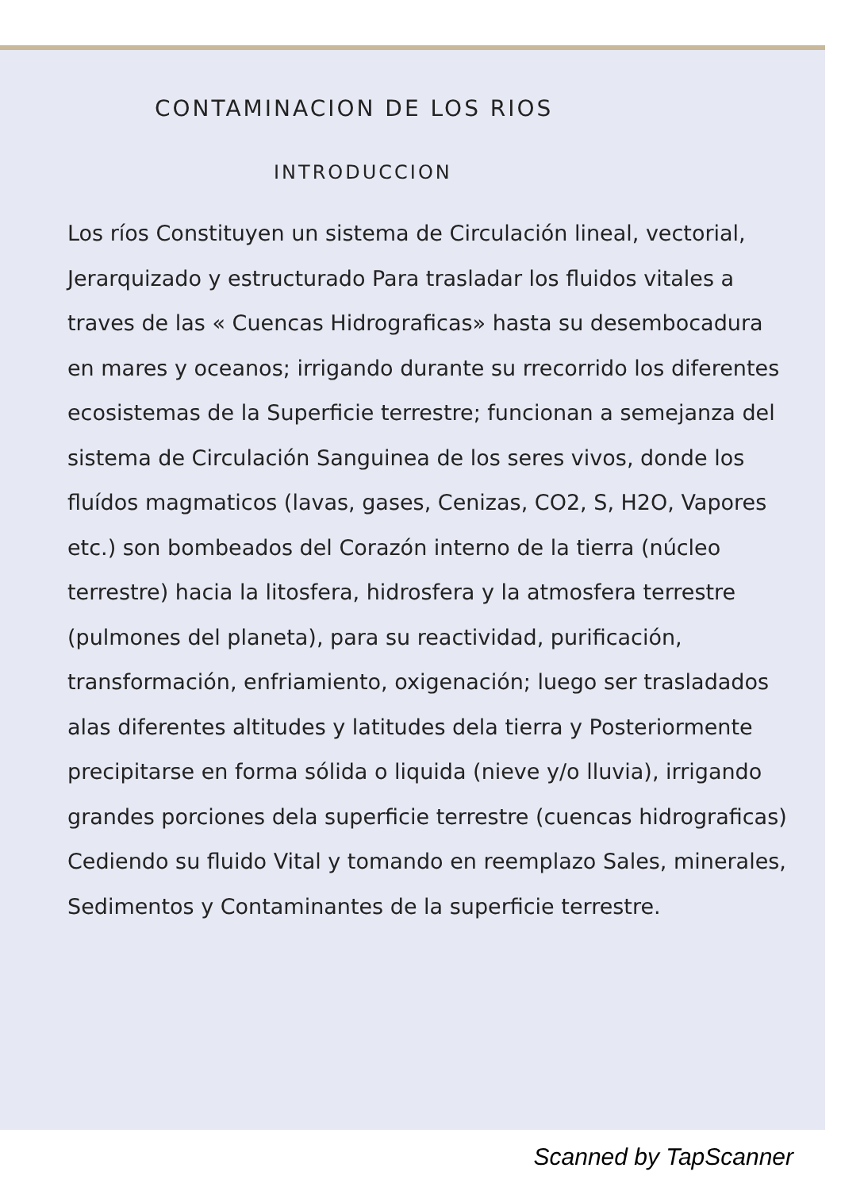CONTAMINACION DE LOS RIOS
INTRODUCCION
Los ríos Constituyen un sistema de Circulación lineal, vectorial, Jerarquizado y estructurado Para trasladar los fluidos vitales a traves de las « Cuencas Hidrograficas» hasta su desembocadura en mares y oceanos; irrigando durante su rrecorrido los diferentes ecosistemas de la Superficie terrestre; funcionan a semejanza del sistema de Circulación Sanguinea de los seres vivos, donde los fluídos magmaticos (lavas, gases, Cenizas, CO2, S, H2O, Vapores etc.) son bombeados del Corazón interno de la tierra (núcleo terrestre) hacia la litosfera, hidrosfera y la atmosfera terrestre (pulmones del planeta), para su reactividad, purificación, transformación, enfriamiento, oxigenación; luego ser trasladados alas diferentes altitudes y latitudes dela tierra y Posteriormente precipitarse en forma sólida o liquida (nieve y/o lluvia), irrigando grandes porciones dela superficie terrestre (cuencas hidrograficas) Cediendo su fluido Vital y tomando en reemplazo Sales, minerales, Sedimentos y Contaminantes de la superficie terrestre.
Scanned by TapScanner